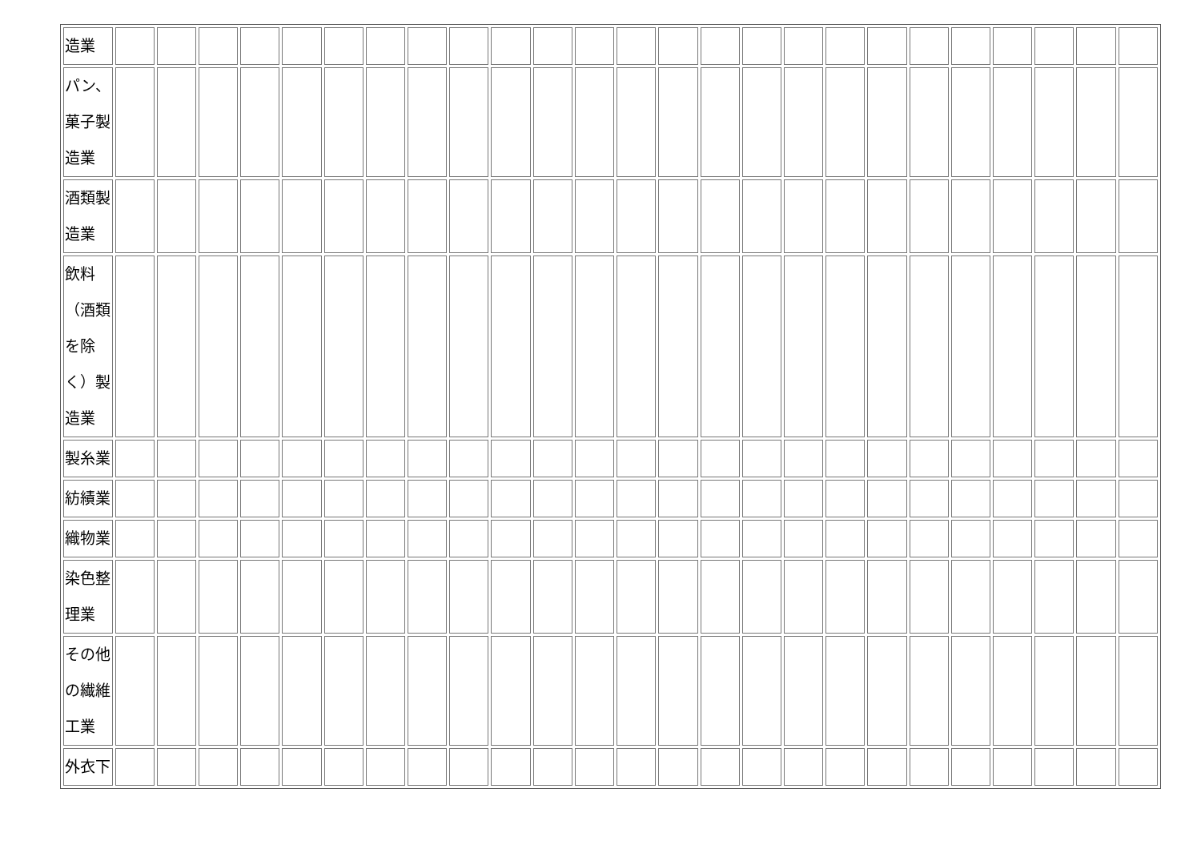| 造業 | | | | | | | | | | | | | | | | | | | | | | | | | |
| パン、菓子製造業 | | | | | | | | | | | | | | | | | | | | | | | | | |
| 酒類製造業 | | | | | | | | | | | | | | | | | | | | | | | | | |
| 飲料（酒類を除く）製造業 | | | | | | | | | | | | | | | | | | | | | | | | | |
| 製糸業 | | | | | | | | | | | | | | | | | | | | | | | | | |
| 紡績業 | | | | | | | | | | | | | | | | | | | | | | | | | |
| 織物業 | | | | | | | | | | | | | | | | | | | | | | | | | |
| 染色整理業 | | | | | | | | | | | | | | | | | | | | | | | | | |
| その他の繊維工業 | | | | | | | | | | | | | | | | | | | | | | | | | |
| 外衣下 | | | | | | | | | | | | | | | | | | | | | | | | | |